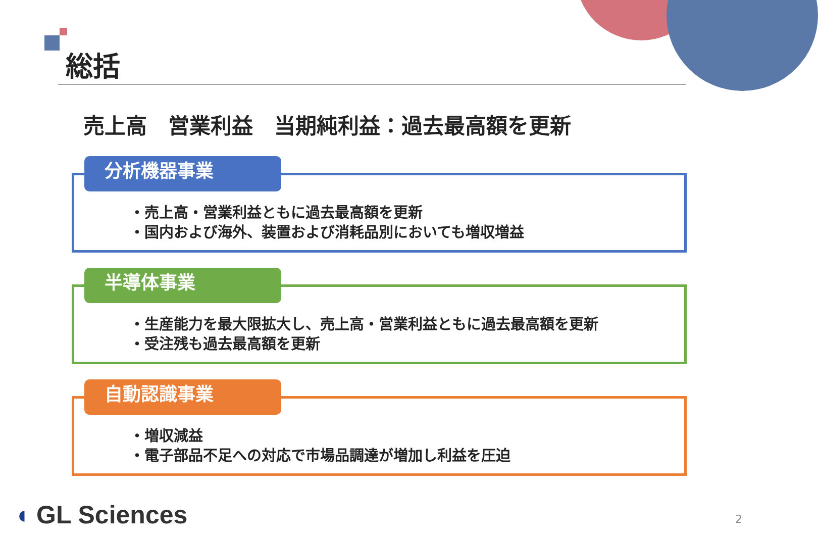総括
売上高　営業利益　当期純利益：過去最高額を更新
分析機器事業
・売上高・営業利益ともに過去最高額を更新
・国内および海外、装置および消耗品別においても増収増益
半導体事業
・生産能力を最大限拡大し、売上高・営業利益ともに過去最高額を更新
・受注残も過去最高額を更新
自動認識事業
・増収減益
・電子部品不足への対応で市場品調達が増加し利益を圧迫
◖ GL Sciences 2